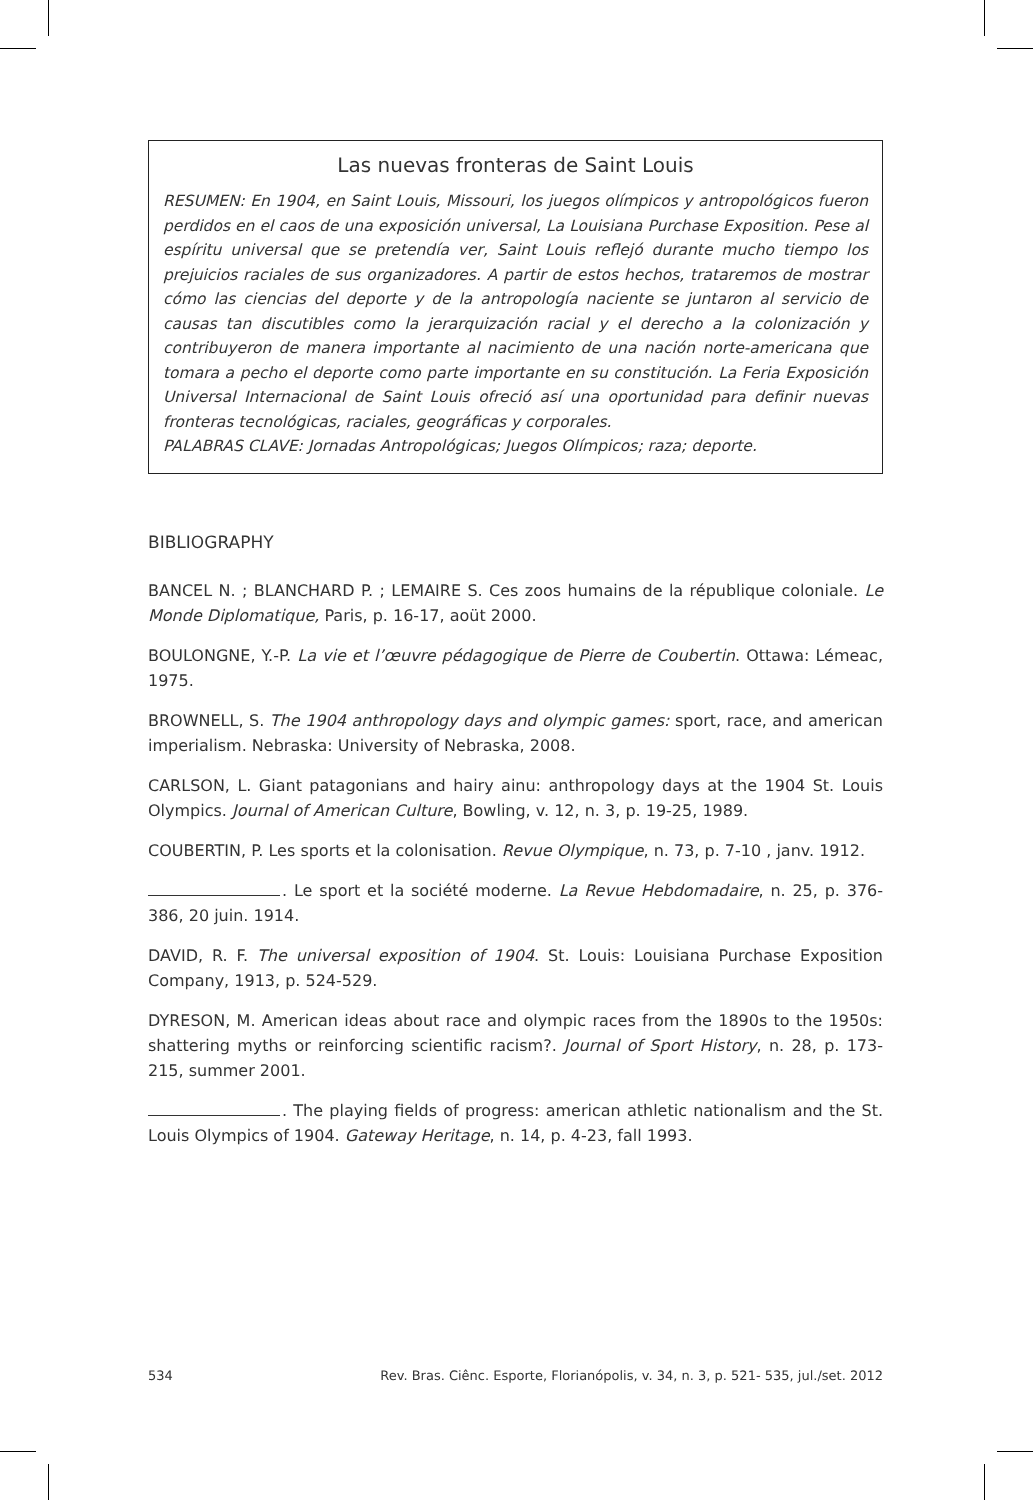Las nuevas fronteras de Saint Louis
RESUMEN: En 1904, en Saint Louis, Missouri, los juegos olímpicos y antropológicos fueron perdidos en el caos de una exposición universal, La Louisiana Purchase Exposition. Pese al espíritu universal que se pretendía ver, Saint Louis reflejó durante mucho tiempo los prejuicios raciales de sus organizadores. A partir de estos hechos, trataremos de mostrar cómo las ciencias del deporte y de la antropología naciente se juntaron al servicio de causas tan discutibles como la jerarquización racial y el derecho a la colonización y contribuyeron de manera importante al nacimiento de una nación norte-americana que tomara a pecho el deporte como parte importante en su constitución. La Feria Exposición Universal Internacional de Saint Louis ofreció así una oportunidad para definir nuevas fronteras tecnológicas, raciales, geográficas y corporales.
PALABRAS CLAVE: Jornadas Antropológicas; Juegos Olímpicos; raza; deporte.
BIBLIOGRAPHY
BANCEL N. ; BLANCHARD P. ; LEMAIRE S. Ces zoos humains de la république coloniale. Le Monde Diplomatique, Paris, p. 16-17, aoüt 2000.
BOULONGNE, Y.-P. La vie et l’œuvre pédagogique de Pierre de Coubertin. Ottawa: Lémeac, 1975.
BROWNELL, S. The 1904 anthropology days and olympic games: sport, race, and american imperialism. Nebraska: University of Nebraska, 2008.
CARLSON, L. Giant patagonians and hairy ainu: anthropology days at the 1904 St. Louis Olympics. Journal of American Culture, Bowling, v. 12, n. 3, p. 19-25, 1989.
COUBERTIN, P. Les sports et la colonisation. Revue Olympique, n. 73, p. 7-10 , janv. 1912.
. Le sport et la société moderne. La Revue Hebdomadaire, n. 25, p. 376-386, 20 juin. 1914.
DAVID, R. F. The universal exposition of 1904. St. Louis: Louisiana Purchase Exposition Company, 1913, p. 524-529.
DYRESON, M. American ideas about race and olympic races from the 1890s to the 1950s: shattering myths or reinforcing scientific racism?. Journal of Sport History, n. 28, p. 173-215, summer 2001.
. The playing fields of progress: american athletic nationalism and the St. Louis Olympics of 1904. Gateway Heritage, n. 14, p. 4-23, fall 1993.
534 Rev. Bras. Ciênc. Esporte, Florianópolis, v. 34, n. 3, p. 521- 535, jul./set. 2012